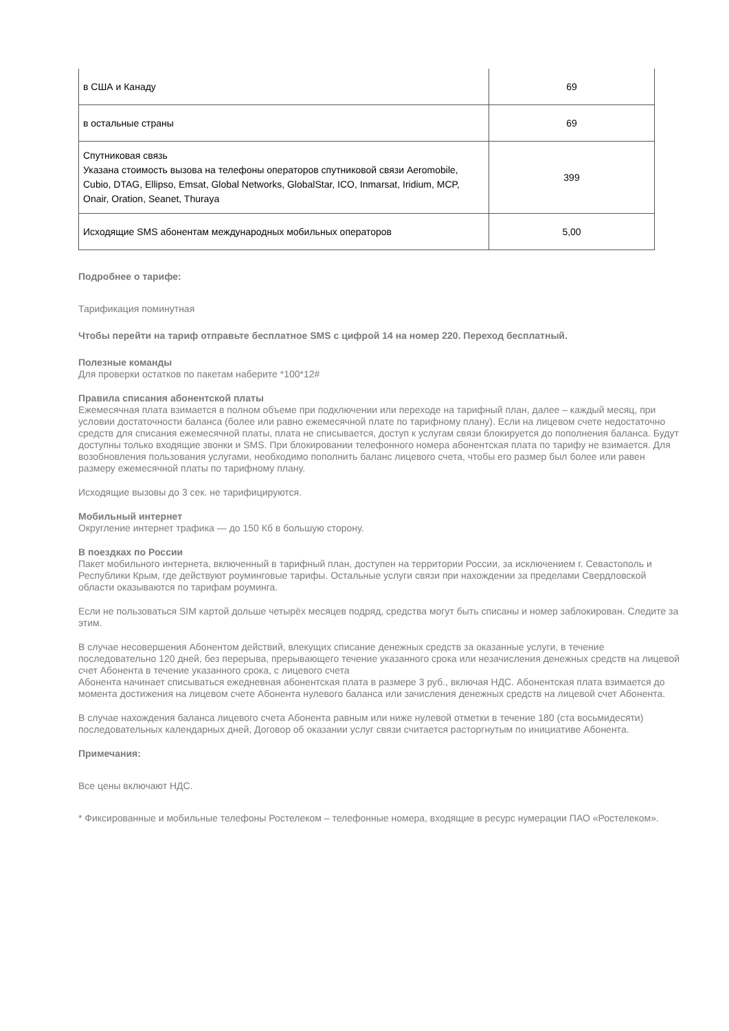| в США и Канаду | 69 |
| в остальные страны | 69 |
| Спутниковая связь Указана стоимость вызова на телефоны операторов спутниковой связи Aeromobile, Cubio, DTAG, Ellipso, Emsat, Global Networks, GlobalStar, ICO, Inmarsat, Iridium, MCP, Onair, Oration, Seanet, Thuraya | 399 |
| Исходящие SMS абонентам международных мобильных операторов | 5,00 |
Подробнее о тарифе:
Тарификация поминутная
Чтобы перейти на тариф отправьте бесплатное SMS с цифрой 14 на номер 220. Переход бесплатный.
Полезные команды
Для проверки остатков по пакетам наберите *100*12#
Правила списания абонентской платы
Ежемесячная плата взимается в полном объеме при подключении или переходе на тарифный план, далее – каждый месяц, при условии достаточности баланса (более или равно ежемесячной плате по тарифному плану). Если на лицевом счете недостаточно средств для списания ежемесячной платы, плата не списывается, доступ к услугам связи блокируется до пополнения баланса. Будут доступны только входящие звонки и SMS. При блокировании телефонного номера абонентская плата по тарифу не взимается. Для возобновления пользования услугами, необходимо пополнить баланс лицевого счета, чтобы его размер был более или равен размеру ежемесячной платы по тарифному плану.
Исходящие вызовы до 3 сек. не тарифицируются.
Мобильный интернет
Округление интернет трафика — до 150 Кб в большую сторону.
В поездках по России
Пакет мобильного интернета, включенный в тарифный план, доступен на территории России, за исключением г. Севастополь и Республики Крым, где действуют роуминговые тарифы. Остальные услуги связи при нахождении за пределами Свердловской области оказываются по тарифам роуминга.
Если не пользоваться SIM картой дольше четырёх месяцев подряд, средства могут быть списаны и номер заблокирован. Следите за этим.
В случае несовершения Абонентом действий, влекущих списание денежных средств за оказанные услуги, в течение последовательно 120 дней, без перерыва, прерывающего течение указанного срока или незачисления денежных средств на лицевой счет Абонента в течение указанного срока, с лицевого счета
Абонента начинает списываться ежедневная абонентская плата в размере 3 руб., включая НДС. Абонентская плата взимается до момента достижения на лицевом счете Абонента нулевого баланса или зачисления денежных средств на лицевой счет Абонента.
В случае нахождения баланса лицевого счета Абонента равным или ниже нулевой отметки в течение 180 (ста восьмидесяти) последовательных календарных дней, Договор об оказании услуг связи считается расторгнутым по инициативе Абонента.
Примечания:
Все цены включают НДС.
* Фиксированные и мобильные телефоны Ростелеком – телефонные номера, входящие в ресурс нумерации ПАО «Ростелеком».